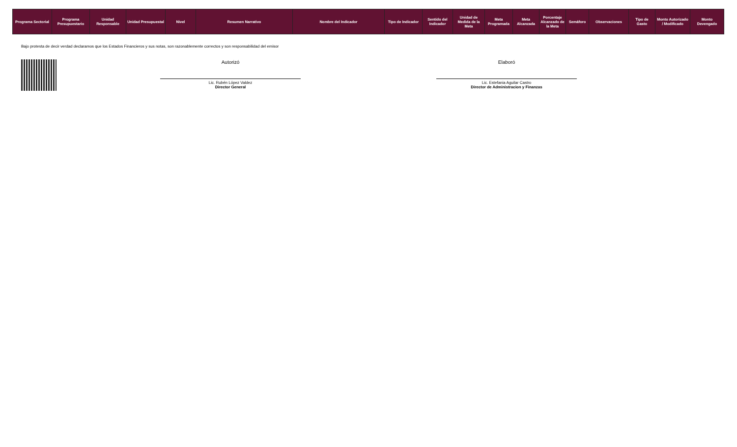| Programa Sectorial | Programa Presupuestario | Unidad Responsable | Unidad Presupuestal | Nivel | Resumen Narrativo | Nombre del Indicador | Tipo de Indicador | Sentido del Indicador | Unidad de Medida de la Meta | Meta Programada | Meta Alcanzada | Porcentaje Alcanzado de la Meta | Semáforo | Observaciones | Tipo de Gasto | Monto Autorizado / Modificado | Monto Devengado |
| --- | --- | --- | --- | --- | --- | --- | --- | --- | --- | --- | --- | --- | --- | --- | --- | --- | --- |
Bajo protesta de decir verdad declaramos que los Estados Financieros y sus notas, son razonablemente correctos y son responsabilidad del emisor
Autorizó
Lic. Rubén López Valdez
Director General
Elaboró
Lic. Estefania Aguilar Castro
Director de Administracion y Finanzas